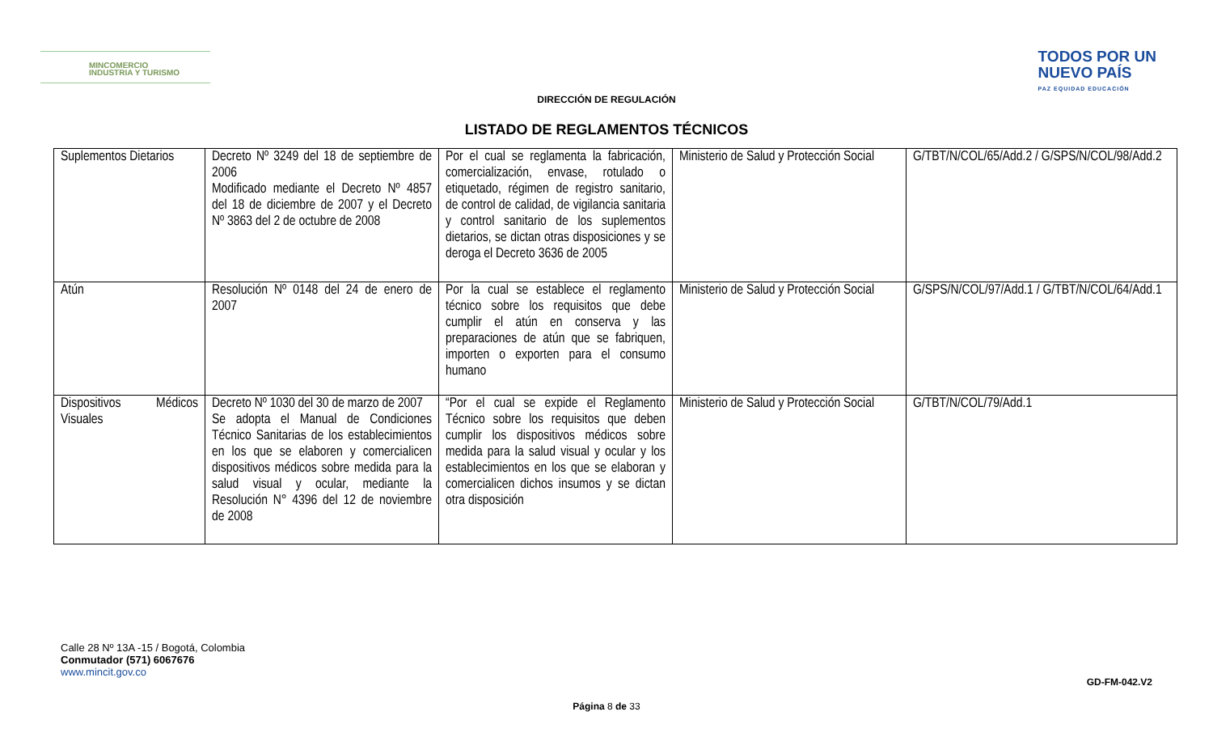MINCOMERCIO
INDUSTRIA Y TURISMO
TODOS POR UN
NUEVO PAÍS
PAZ EQUIDAD EDUCACIÓN
DIRECCIÓN DE REGULACIÓN
LISTADO DE REGLAMENTOS TÉCNICOS
| Suplementos Dietarios | Decreto Nº 3249 del 18 de septiembre de 2006 Modificado mediante el Decreto Nº 4857 del 18 de diciembre de 2007 y el Decreto Nº 3863 del 2 de octubre de 2008 | Por el cual se reglamenta la fabricación, comercialización, envase, rotulado o etiquetado, régimen de registro sanitario, de control de calidad, de vigilancia sanitaria y control sanitario de los suplementos dietarios, se dictan otras disposiciones y se deroga el Decreto 3636 de 2005 | Ministerio de Salud y Protección Social | G/TBT/N/COL/65/Add.2 / G/SPS/N/COL/98/Add.2 |
| Atún | Resolución Nº 0148 del 24 de enero de 2007 | Por la cual se establece el reglamento técnico sobre los requisitos que debe cumplir el atún en conserva y las preparaciones de atún que se fabriquen, importen o exporten para el consumo humano | Ministerio de Salud y Protección Social | G/SPS/N/COL/97/Add.1 / G/TBT/N/COL/64/Add.1 |
| Dispositivos Médicos Visuales | Decreto Nº 1030 del 30 de marzo de 2007 Se adopta el Manual de Condiciones Técnico Sanitarias de los establecimientos en los que se elaboren y comercialicen dispositivos médicos sobre medida para la salud visual y ocular, mediante la Resolución N° 4396 del 12 de noviembre de 2008 | “Por el cual se expide el Reglamento Técnico sobre los requisitos que deben cumplir los dispositivos médicos sobre medida para la salud visual y ocular y los establecimientos en los que se elaboran y comercialicen dichos insumos y se dictan otra disposición | Ministerio de Salud y Protección Social | G/TBT/N/COL/79/Add.1 |
Calle 28 Nº 13A -15 / Bogotá, Colombia
Conmutador (571) 6067676
www.mincit.gov.co
GD-FM-042.V2
Página 8 de 33